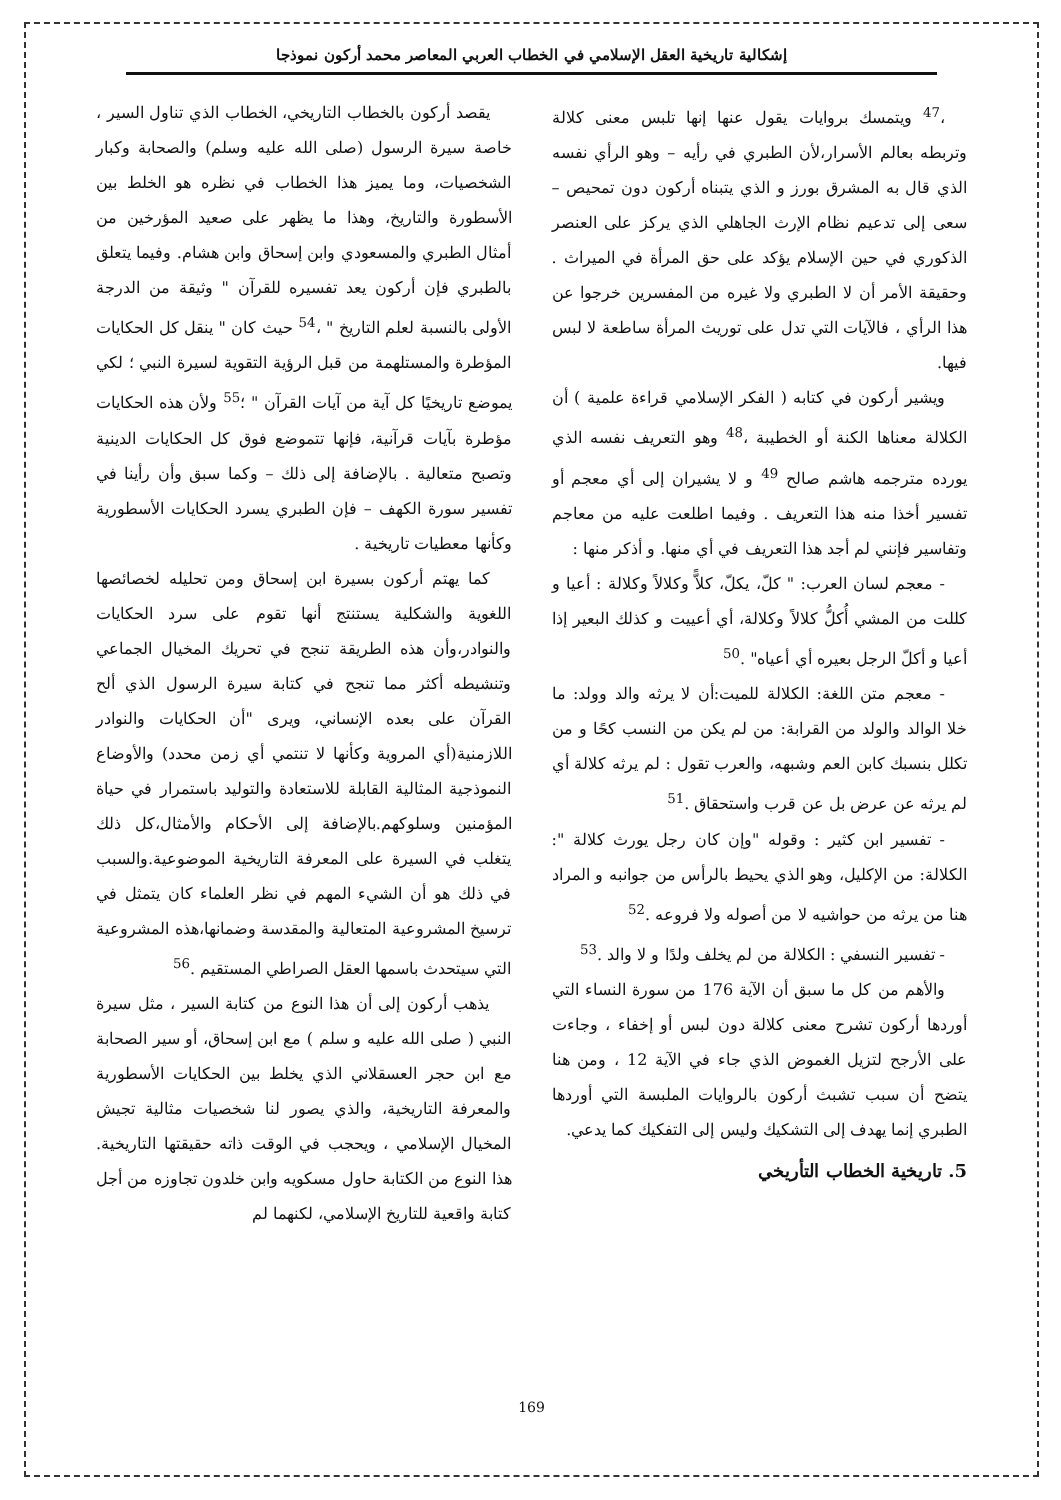إشكالية تاريخية العقل الإسلامي في الخطاب العربي المعاصر محمد أركون نموذجا
،<sup>47</sup> ويتمسك بروايات يقول عنها إنها تلبس معنى كلالة وتربطه بعالم الأسرار،لأن الطبري في رأيه – وهو الرأي نفسه الذي قال به المشرق بورز و الذي يتبناه أركون دون تمحيص – سعى إلى تدعيم نظام الإرث الجاهلي الذي يركز على العنصر الذكوري في حين الإسلام يؤكد على حق المرأة في الميراث . وحقيقة الأمر أن لا الطبري ولا غيره من المفسرين خرجوا عن هذا الرأي ، فالآيات التي تدل على توريث المرأة ساطعة لا لبس فيها.
ويشير أركون في كتابه ( الفكر الإسلامي قراءة علمية ) أن الكلالة معناها الكنة أو الخطيبة ،<sup>48</sup> وهو التعريف نفسه الذي يورده مترجمه هاشم صالح <sup>49</sup> و لا يشيران إلى أي معجم أو تفسير أخذا منه هذا التعريف . وفيما اطلعت عليه من معاجم وتفاسير فإنني لم أجد هذا التعريف في أي منها. و أذكر منها :
- معجم لسان العرب: " كلّ، يكلّ، كلاًّ وكلالاً وكلالة : أعيا و كللت من المشي أُكلُّ كلالاً وكلالة، أي أعييت و كذلك البعير إذا أعيا و أكلّ الرجل بعيره أي أعياه" .<sup>50</sup>
- معجم متن اللغة: الكلالة للميت:أن لا يرثه والد وولد: ما خلا الوالد والولد من القرابة: من لم يكن من النسب كحًا و من تكلل بنسبك كابن العم وشبهه، والعرب تقول : لم يرثه كلالة أي لم يرثه عن عرض بل عن قرب واستحقاق .<sup>51</sup>
- تفسير ابن كثير : وقوله "وإن كان رجل يورث كلالة ": الكلالة: من الإكليل، وهو الذي يحيط بالرأس من جوانبه و المراد هنا من يرثه من حواشيه لا من أصوله ولا فروعه .<sup>52</sup>
- تفسير النسفي : الكلالة من لم يخلف ولدًا و لا والد .<sup>53</sup>
والأهم من كل ما سبق أن الآية 176 من سورة النساء التي أوردها أركون تشرح معنى كلالة دون لبس أو إخفاء ، وجاءت على الأرجح لتزيل الغموض الذي جاء في الآية 12 ، ومن هنا يتضح أن سبب تشبث أركون بالروايات الملبسة التي أوردها الطبري إنما يهدف إلى التشكيك وليس إلى التفكيك كما يدعي.
5. تاريخية الخطاب التأريخي
يقصد أركون بالخطاب التاريخي، الخطاب الذي تناول السير ، خاصة سيرة الرسول (صلى الله عليه وسلم) والصحابة وكبار الشخصيات، وما يميز هذا الخطاب في نظره هو الخلط بين الأسطورة والتاريخ، وهذا ما يظهر على صعيد المؤرخين من أمثال الطبري والمسعودي وابن إسحاق وابن هشام. وفيما يتعلق بالطبري فإن أركون يعد تفسيره للقرآن " وثيقة من الدرجة الأولى بالنسبة لعلم التاريخ " ،<sup>54</sup> حيث كان " ينقل كل الحكايات المؤطرة والمستلهمة من قبل الرؤية التقوية لسيرة النبي ؛ لكي يموضع تاريخيًا كل آية من آيات القرآن " ؛<sup>55</sup> ولأن هذه الحكايات مؤطرة بآيات قرآنية، فإنها تتموضع فوق كل الحكايات الدينية وتصبح متعالية . بالإضافة إلى ذلك – وكما سبق وأن رأينا في تفسير سورة الكهف – فإن الطبري يسرد الحكايات الأسطورية وكأنها معطيات تاريخية .
كما يهتم أركون بسيرة ابن إسحاق ومن تحليله لخصائصها اللغوية والشكلية يستنتج أنها تقوم على سرد الحكايات والنوادر،وأن هذه الطريقة تنجح في تحريك المخيال الجماعي وتنشيطه أكثر مما تنجح في كتابة سيرة الرسول الذي ألح القرآن على بعده الإنساني، ويرى "أن الحكايات والنوادر اللازمنية(أي المروية وكأنها لا تنتمي أي زمن محدد) والأوضاع النموذجية المثالية القابلة للاستعادة والتوليد باستمرار في حياة المؤمنين وسلوكهم.بالإضافة إلى الأحكام والأمثال،كل ذلك يتغلب في السيرة على المعرفة التاريخية الموضوعية.والسبب في ذلك هو أن الشيء المهم في نظر العلماء كان يتمثل في ترسيخ المشروعية المتعالية والمقدسة وضمانها،هذه المشروعية التي سيتحدث باسمها العقل الصراطي المستقيم .<sup>56</sup>
يذهب أركون إلى أن هذا النوع من كتابة السير ، مثل سيرة النبي ( صلى الله عليه و سلم ) مع ابن إسحاق، أو سير الصحابة مع ابن حجر العسقلاني الذي يخلط بين الحكايات الأسطورية والمعرفة التاريخية، والذي يصور لنا شخصيات مثالية تجيش المخيال الإسلامي ، ويحجب في الوقت ذاته حقيقتها التاريخية. هذا النوع من الكتابة حاول مسكويه وابن خلدون تجاوزه من أجل كتابة واقعية للتاريخ الإسلامي، لكنهما لم
169